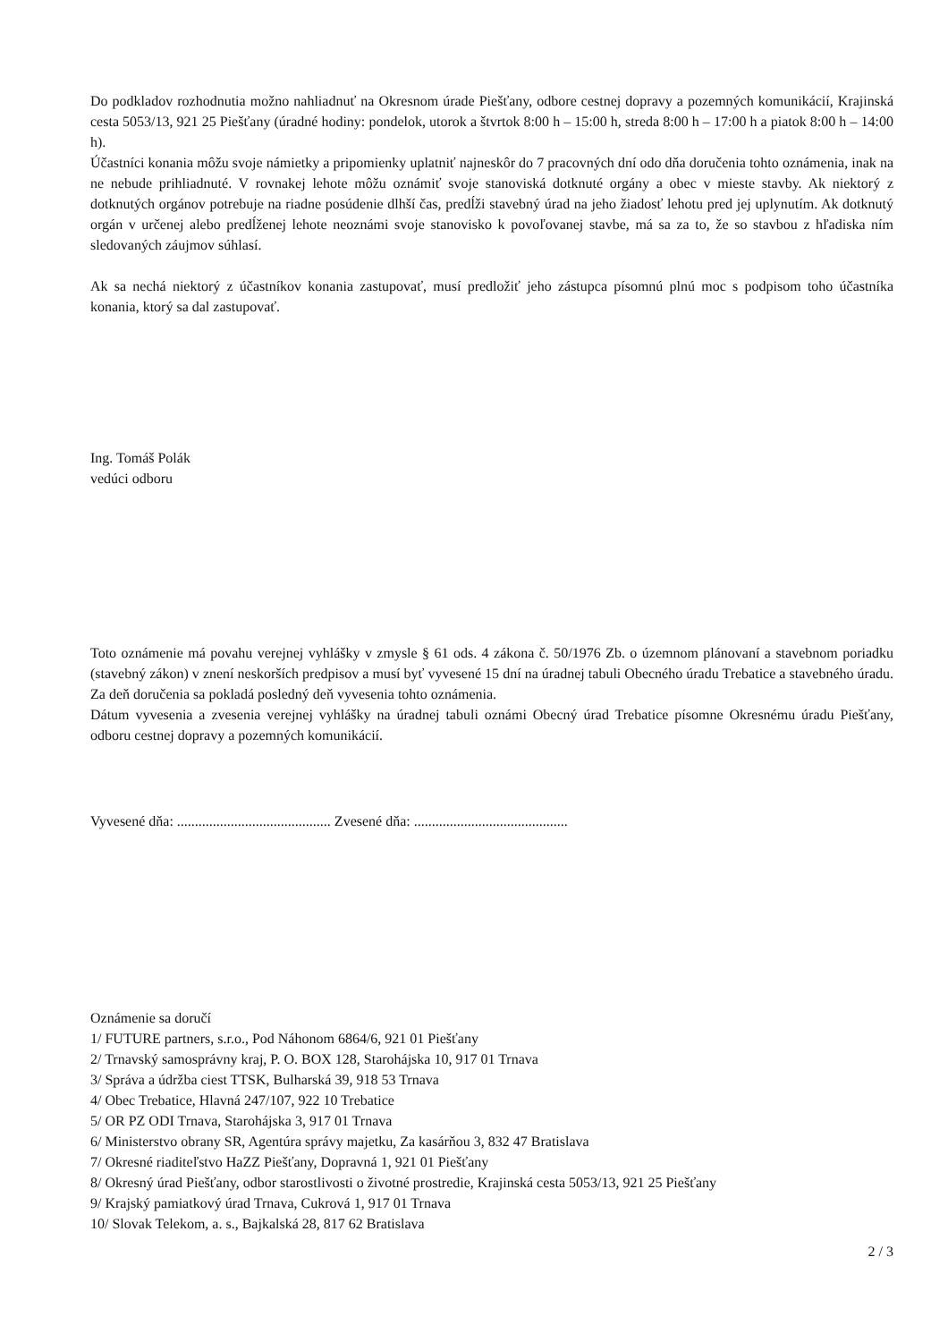Do podkladov rozhodnutia možno nahliadnuť na Okresnom úrade Piešťany, odbore cestnej dopravy a pozemných komunikácií, Krajinská cesta 5053/13, 921 25 Piešťany (úradné hodiny: pondelok, utorok a štvrtok 8:00 h – 15:00 h, streda 8:00 h – 17:00 h a piatok 8:00 h – 14:00 h).
Účastníci konania môžu svoje námietky a pripomienky uplatniť najneskôr do 7 pracovných dní odo dňa doručenia tohto oznámenia, inak na ne nebude prihliadnuté. V rovnakej lehote môžu oznámiť svoje stanoviská dotknuté orgány a obec v mieste stavby. Ak niektorý z dotknutých orgánov potrebuje na riadne posúdenie dlhší čas, predĺži stavebný úrad na jeho žiadosť lehotu pred jej uplynutím. Ak dotknutý orgán v určenej alebo predĺženej lehote neoznámi svoje stanovisko k povoľovanej stavbe, má sa za to, že so stavbou z hľadiska ním sledovaných záujmov súhlasí.
Ak sa nechá niektorý z účastníkov konania zastupovať, musí predložiť jeho zástupca písomnú plnú moc s podpisom toho účastníka konania, ktorý sa dal zastupovať.
Ing. Tomáš Polák
vedúci odboru
Toto oznámenie má povahu verejnej vyhlášky v zmysle § 61 ods. 4 zákona č. 50/1976 Zb. o územnom plánovaní a stavebnom poriadku (stavebný zákon) v znení neskorších predpisov a musí byť vyvesené 15 dní na úradnej tabuli Obecného úradu Trebatice a stavebného úradu. Za deň doručenia sa pokladá posledný deň vyvesenia tohto oznámenia.
Dátum vyvesenia a zvesenia verejnej vyhlášky na úradnej tabuli oznámi Obecný úrad Trebatice písomne Okresnému úradu Piešťany, odboru cestnej dopravy a pozemných komunikácií.
Vyvesené dňa: ........................................... Zvesené dňa: ...........................................
Oznámenie sa doručí
1/ FUTURE partners, s.r.o., Pod Náhonom 6864/6, 921 01 Piešťany
2/ Trnavský samosprávny kraj, P. O. BOX 128, Starohájska 10, 917 01 Trnava
3/ Správa a údržba ciest TTSK, Bulharská 39, 918 53 Trnava
4/ Obec Trebatice, Hlavná 247/107, 922 10 Trebatice
5/ OR PZ ODI Trnava, Starohájska 3, 917 01 Trnava
6/ Ministerstvo obrany SR, Agentúra správy majetku, Za kasárňou 3, 832 47 Bratislava
7/ Okresné riaditeľstvo HaZZ Piešťany, Dopravná 1, 921 01 Piešťany
8/ Okresný úrad Piešťany, odbor starostlivosti o životné prostredie, Krajinská cesta 5053/13, 921 25 Piešťany
9/ Krajský pamiatkový úrad Trnava, Cukrová 1, 917 01 Trnava
10/ Slovak Telekom, a. s., Bajkalská 28, 817 62 Bratislava
2 / 3